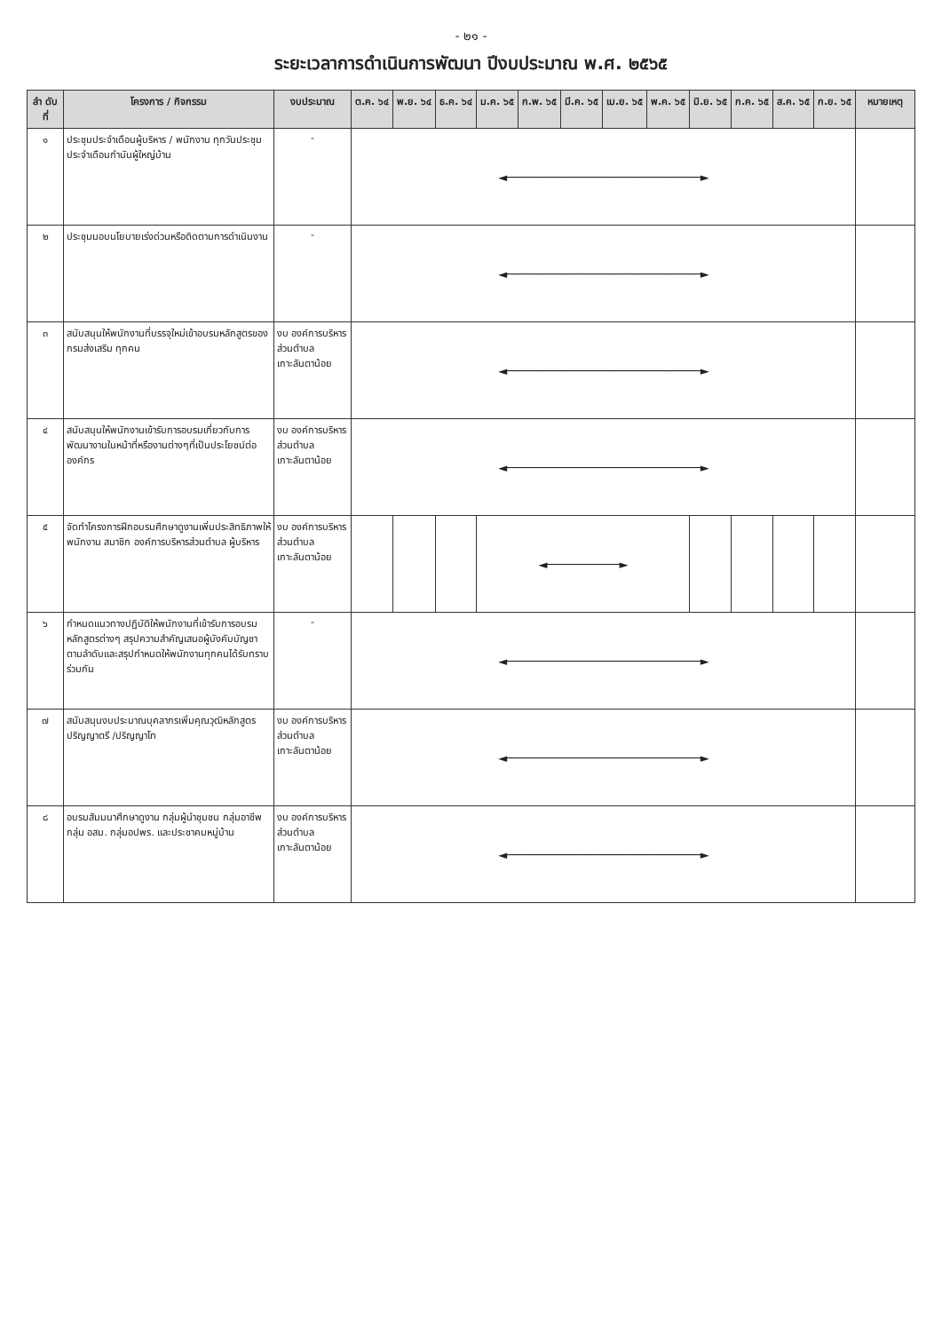- ๒๑ -
ระยะเวลาการดำเนินการพัฒนา ปีงบประมาณ พ.ศ. ๒๕๖๕
| ลำ ดับที่ | โครงการ / กิจกรรม | งบประมาณ | ต.ค. ๖๔ | พ.ย. ๖๔ | ธ.ค. ๖๔ | ม.ค. ๖๕ | ก.พ. ๖๕ | มี.ค. ๖๕ | เม.ย. ๖๕ | พ.ค. ๖๕ | มิ.ย. ๖๕ | ก.ค. ๖๕ | ส.ค. ๖๕ | ก.ย. ๖๕ | หมายเหตุ |
| --- | --- | --- | --- | --- | --- | --- | --- | --- | --- | --- | --- | --- | --- | --- | --- |
| ๑ | ประชุมประจำเดือนผู้บริหาร / พนักงาน ทุกวันประชุมประจำเดือนกำนันผู้ใหญ่บ้าน | - | ◄────────────────────────────────► | | | | | | | | | | | | |
| ๒ | ประชุมมอบนโยบายเร่งด่วนหรือติดตามการดำเนินงาน | - | ◄────────────────────────────────► | | | | | | | | | | | | |
| ๓ | สนับสนุนให้พนักงานที่บรรจุใหม่เข้าอบรมหลักสูตรของกรมส่งเสริม ทุกคน | งบ องค์การบริหารส่วนตำบลเกาะลันตาน้อย | ◄────────────────────────────────► | | | | | | | | | | | | |
| ๔ | สนับสนุนให้พนักงานเข้ารับการอบรมเกี่ยวกับการพัฒนางานในหน้าที่หรืองานต่างๆที่เป็นประโยชน์ต่อองค์กร | งบ องค์การบริหารส่วนตำบลเกาะลันตาน้อย | ◄────────────────────────────────► | | | | | | | | | | | | |
| ๕ | จัดทำโครงการฝึกอบรมศึกษาดูงานเพิ่มประสิทธิภาพให้พนักงาน สมาชิก องค์การบริหารส่วนตำบล ผู้บริหาร | งบ องค์การบริหารส่วนตำบลเกาะลันตาน้อย | | | | ◄────────────► | | | | | | | | | |
| ๖ | กำหนดแนวทางปฏิบัติให้พนักงานที่เข้ารับการอบรมหลักสูตรต่างๆ สรุปความสำคัญเสนอผู้บังคับบัญชาตามลำดับและสรุปกำหนดให้พนักงานทุกคนได้รับทราบร่วมกัน | - | ◄────────────────────────────────► | | | | | | | | | | | | |
| ๗ | สนับสนุนงบประมาณบุคลากรเพิ่มคุณวุฒิหลักสูตรปริญญาตรี /ปริญญาโท | งบ องค์การบริหารส่วนตำบลเกาะลันตาน้อย | ◄────────────────────────────────► | | | | | | | | | | | | |
| ๘ | อบรมสัมมนาศึกษาดูงาน กลุ่มผู้นำชุมชน กลุ่มอาชีพ กลุ่ม อสม. กลุ่มอปพร. และประชาคมหมู่บ้าน | งบ องค์การบริหารส่วนตำบลเกาะลันตาน้อย | ◄────────────────────────────────► | | | | | | | | | | | | |